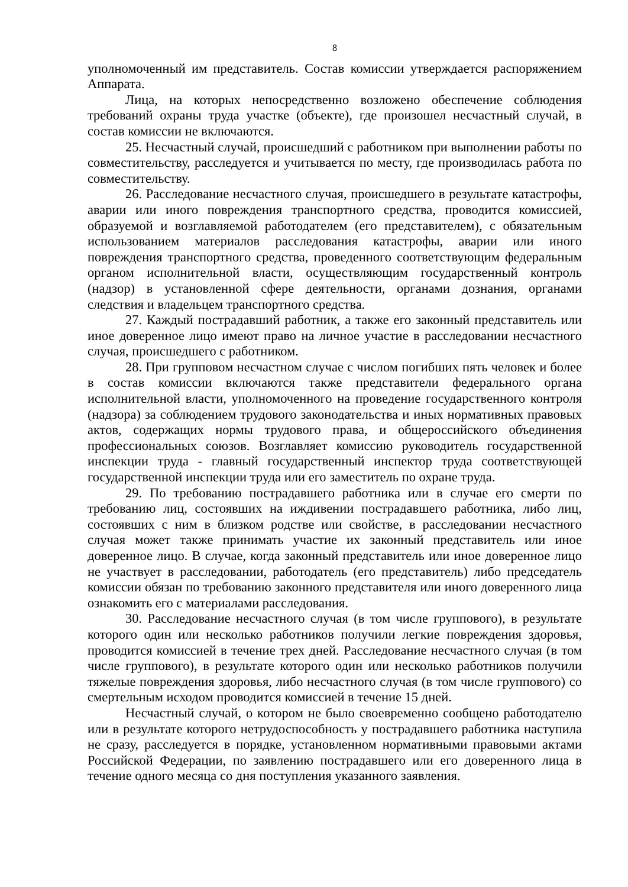8
уполномоченный им представитель. Состав комиссии утверждается распоряжением Аппарата.
Лица, на которых непосредственно возложено обеспечение соблюдения требований охраны труда участке (объекте), где произошел несчастный случай, в состав комиссии не включаются.
25. Несчастный случай, происшедший с работником при выполнении работы по совместительству, расследуется и учитывается по месту, где производилась работа по совместительству.
26. Расследование несчастного случая, происшедшего в результате катастрофы, аварии или иного повреждения транспортного средства, проводится комиссией, образуемой и возглавляемой работодателем (его представителем), с обязательным использованием материалов расследования катастрофы, аварии или иного повреждения транспортного средства, проведенного соответствующим федеральным органом исполнительной власти, осуществляющим государственный контроль (надзор) в установленной сфере деятельности, органами дознания, органами следствия и владельцем транспортного средства.
27. Каждый пострадавший работник, а также его законный представитель или иное доверенное лицо имеют право на личное участие в расследовании несчастного случая, происшедшего с работником.
28. При групповом несчастном случае с числом погибших пять человек и более в состав комиссии включаются также представители федерального органа исполнительной власти, уполномоченного на проведение государственного контроля (надзора) за соблюдением трудового законодательства и иных нормативных правовых актов, содержащих нормы трудового права, и общероссийского объединения профессиональных союзов. Возглавляет комиссию руководитель государственной инспекции труда - главный государственный инспектор труда соответствующей государственной инспекции труда или его заместитель по охране труда.
29. По требованию пострадавшего работника или в случае его смерти по требованию лиц, состоявших на иждивении пострадавшего работника, либо лиц, состоявших с ним в близком родстве или свойстве, в расследовании несчастного случая может также принимать участие их законный представитель или иное доверенное лицо. В случае, когда законный представитель или иное доверенное лицо не участвует в расследовании, работодатель (его представитель) либо председатель комиссии обязан по требованию законного представителя или иного доверенного лица ознакомить его с материалами расследования.
30. Расследование несчастного случая (в том числе группового), в результате которого один или несколько работников получили легкие повреждения здоровья, проводится комиссией в течение трех дней. Расследование несчастного случая (в том числе группового), в результате которого один или несколько работников получили тяжелые повреждения здоровья, либо несчастного случая (в том числе группового) со смертельным исходом проводится комиссией в течение 15 дней.
Несчастный случай, о котором не было своевременно сообщено работодателю или в результате которого нетрудоспособность у пострадавшего работника наступила не сразу, расследуется в порядке, установленном нормативными правовыми актами Российской Федерации, по заявлению пострадавшего или его доверенного лица в течение одного месяца со дня поступления указанного заявления.